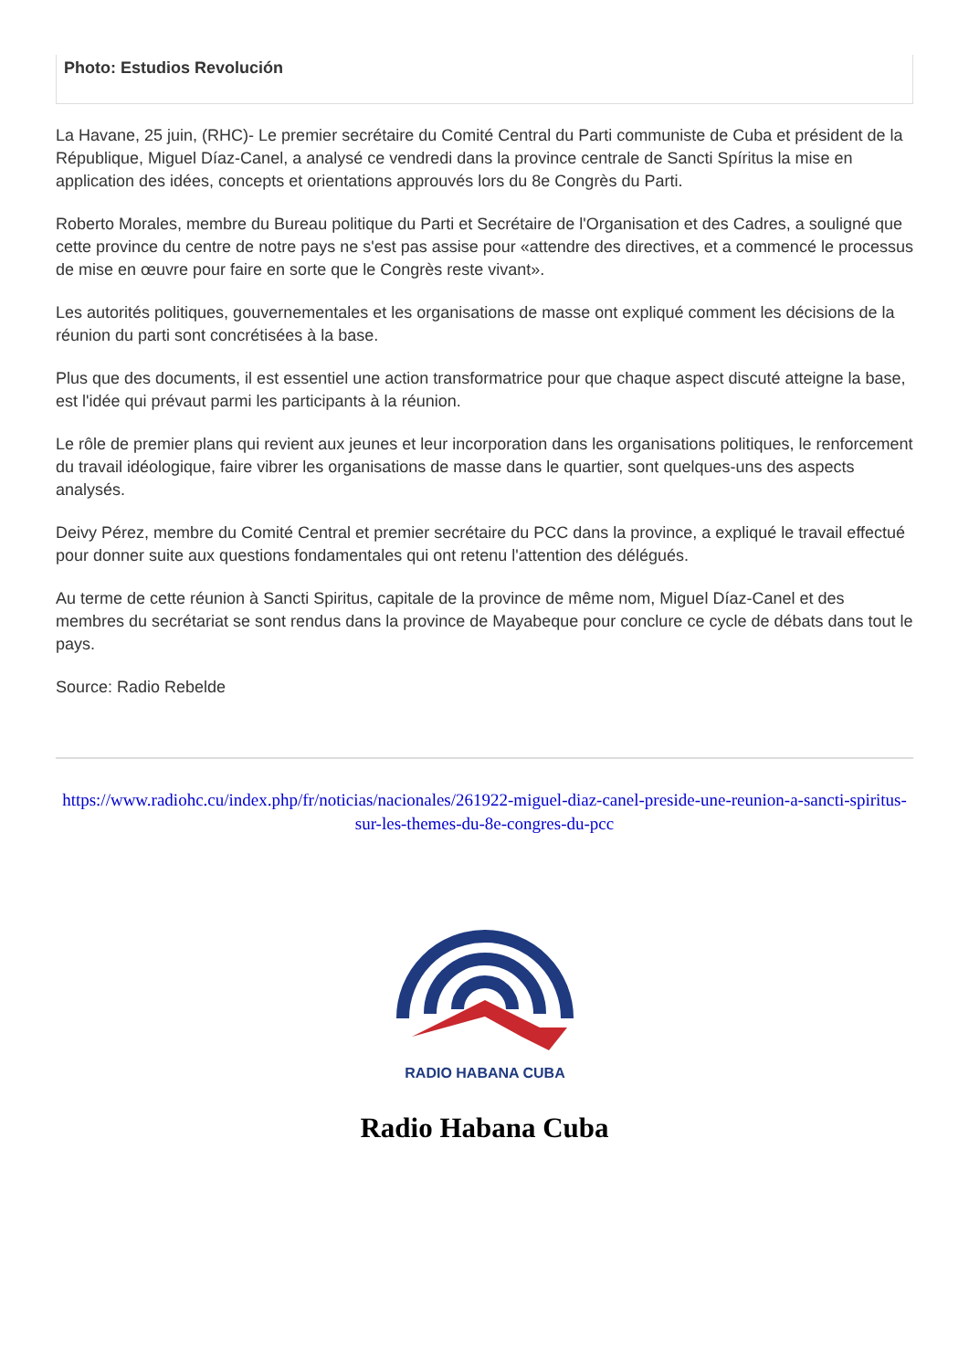Photo: Estudios Revolución
La Havane, 25 juin, (RHC)- Le premier secrétaire du Comité Central du Parti communiste de Cuba et président de la République, Miguel Díaz-Canel, a analysé ce vendredi dans la province centrale de Sancti Spíritus la mise en application des idées, concepts et orientations approuvés lors du 8e Congrès du Parti.
Roberto Morales, membre du Bureau politique du Parti et Secrétaire de l'Organisation et des Cadres, a souligné que cette province du centre de notre pays ne s'est pas assise pour «attendre des directives, et a commencé le processus de mise en œuvre pour faire en sorte que le Congrès reste vivant».
Les autorités politiques, gouvernementales et les organisations de masse ont expliqué comment les décisions de la réunion du parti sont concrétisées à la base.
Plus que des documents, il est essentiel une action transformatrice pour que chaque aspect discuté atteigne la base, est l'idée qui prévaut parmi les participants à la réunion.
Le rôle de premier plans qui revient aux jeunes et leur incorporation dans les organisations politiques, le renforcement du travail idéologique, faire vibrer les organisations de masse dans le quartier, sont quelques-uns des aspects analysés.
Deivy Pérez, membre du Comité Central et premier secrétaire du PCC dans la province, a expliqué le travail effectué pour donner suite aux questions fondamentales qui ont retenu l'attention des délégués.
Au terme de cette réunion à Sancti Spiritus, capitale de la province de même nom, Miguel Díaz-Canel et des membres du secrétariat se sont rendus dans la province de Mayabeque pour conclure ce cycle de débats dans tout le pays.
Source: Radio Rebelde
https://www.radiohc.cu/index.php/fr/noticias/nacionales/261922-miguel-diaz-canel-preside-une-reunion-a-sancti-spiritus-sur-les-themes-du-8e-congres-du-pcc
RADIO HABANA CUBA
Radio Habana Cuba